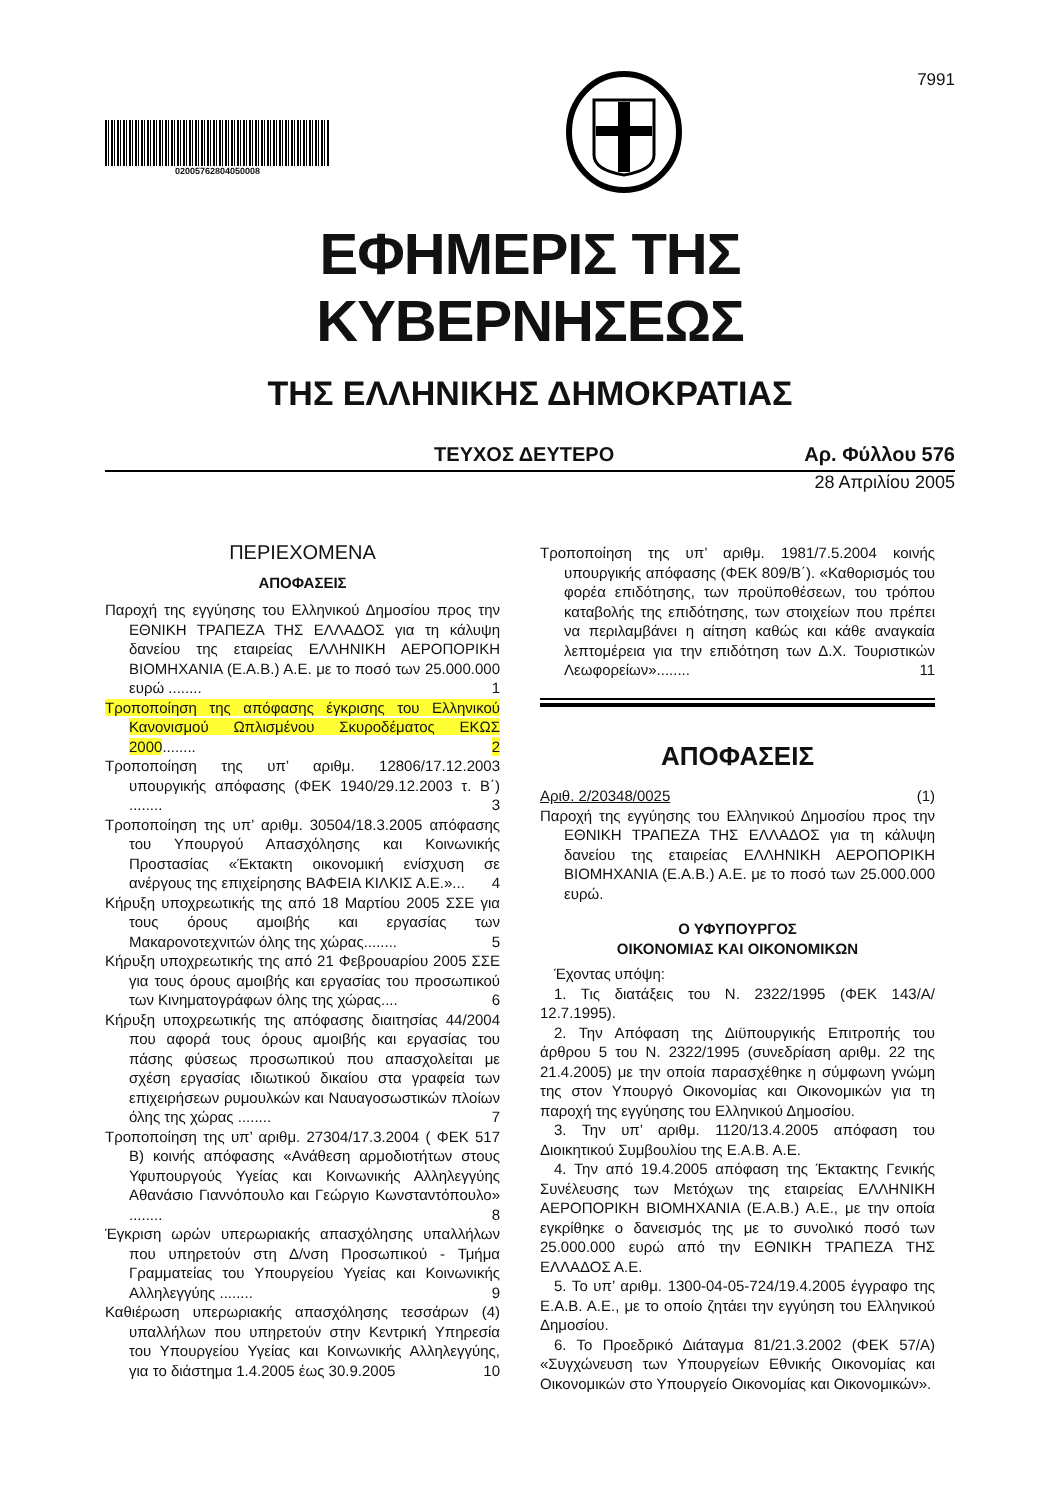02005762804050008
7991
ΕΦΗΜΕΡΙΣ ΤΗΣ ΚΥΒΕΡΝΗΣΕΩΣ
ΤΗΣ ΕΛΛΗΝΙΚΗΣ ΔΗΜΟΚΡΑΤΙΑΣ
ΤΕΥΧΟΣ ΔΕΥΤΕΡΟ Αρ. Φύλλου 576
28 Απριλίου 2005
ΠΕΡΙΕΧΟΜΕΝΑ
ΑΠΟΦΑΣΕΙΣ
Παροχή της εγγύησης του Ελληνικού Δημοσίου προς την ΕΘΝΙΚΗ ΤΡΑΠΕΖΑ ΤΗΣ ΕΛΛΑΔΟΣ για τη κάλυψη δανείου της εταιρείας ΕΛΛΗΝΙΚΗ ΑΕΡΟΠΟΡΙΚΗ ΒΙΟΜΗΧΑΝΙΑ (Ε.Α.Β.) Α.Ε. με το ποσό των 25.000.000 ευρώ ........ 1
Τροποποίηση της απόφασης έγκρισης του Ελληνικού Κανονισμού Ωπλισμένου Σκυροδέματος ΕΚΩΣ 2000........ 2
Τροποποίηση της υπ’ αριθμ. 12806/17.12.2003 υπουργικής απόφασης (ΦΕΚ 1940/29.12.2003 τ. Β΄) ........ 3
Τροποποίηση της υπ’ αριθμ. 30504/18.3.2005 απόφασης του Υπουργού Απασχόλησης και Κοινωνικής Προστασίας «Έκτακτη οικονομική ενίσχυση σε ανέργους της επιχείρησης ΒΑΦΕΙΑ ΚΙΛΚΙΣ Α.Ε.»... 4
Κήρυξη υποχρεωτικής της από 18 Μαρτίου 2005 ΣΣΕ για τους όρους αμοιβής και εργασίας των Μακαροvοτεχνιτών όλης της χώρας........ 5
Κήρυξη υποχρεωτικής της από 21 Φεβρουαρίου 2005 ΣΣΕ για τους όρους αμοιβής και εργασίας του προσωπικού των Κινηματογράφων όλης της χώρας.... 6
Κήρυξη υποχρεωτικής της απόφασης διαιτησίας 44/2004 που αφορά τους όρους αμοιβής και εργασίας του πάσης φύσεως προσωπικού που απασχολείται με σχέση εργασίας ιδιωτικού δικαίου στα γραφεία των επιχειρήσεων ρυμουλκών και Ναυαγοσωστικών πλοίων όλης της χώρας ........ 7
Τροποποίηση της υπ’ αριθμ. 27304/17.3.2004 ( ΦΕΚ 517 Β) κοινής απόφασης «Ανάθεση αρμοδιοτήτων στους Υφυπουργούς Υγείας και Κοινωνικής Αλληλεγγύης Αθανάσιο Γιαννόπουλο και Γεώργιο Κωνσταντόπουλο» ........ 8
Έγκριση ωρών υπερωριακής απασχόλησης υπαλλήλων που υπηρετούν στη Δ/νση Προσωπικού - Τμήμα Γραμματείας του Υπουργείου Υγείας και Κοινωνικής Αλληλεγγύης ........ 9
Καθιέρωση υπερωριακής απασχόλησης τεσσάρων (4) υπαλλήλων που υπηρετούν στην Κεντρική Υπηρεσία του Υπουργείου Υγείας και Κοινωνικής Αλληλεγγύης, για το διάστημα 1.4.2005 έως 30.9.2005 10
Τροποποίηση της υπ’ αριθμ. 1981/7.5.2004 κοινής υπουργικής απόφασης (ΦΕΚ 809/Β΄). «Καθορισμός του φορέα επιδότησης, των προϋποθέσεων, του τρόπου καταβολής της επιδότησης, των στοιχείων που πρέπει να περιλαμβάνει η αίτηση καθώς και κάθε αναγκαία λεπτομέρεια για την επιδότηση των Δ.Χ. Τουριστικών Λεωφορείων»........ 11
ΑΠΟΦΑΣΕΙΣ
Αριθ. 2/20348/0025 (1)
Παροχή της εγγύησης του Ελληνικού Δημοσίου προς την ΕΘΝΙΚΗ ΤΡΑΠΕΖΑ ΤΗΣ ΕΛΛΑΔΟΣ για τη κάλυψη δανείου της εταιρείας ΕΛΛΗΝΙΚΗ ΑΕΡΟΠΟΡΙΚΗ ΒΙΟΜΗΧΑΝΙΑ (Ε.Α.Β.) Α.Ε. με το ποσό των 25.000.000 ευρώ.
Ο ΥΦΥΠΟΥΡΓΟΣ
ΟΙΚΟΝΟΜΙΑΣ ΚΑΙ ΟΙΚΟΝΟΜΙΚΩΝ
Έχοντας υπόψη:
1. Τις διατάξεις του Ν. 2322/1995 (ΦΕΚ 143/Α/ 12.7.1995).
2. Την Απόφαση της Διϋπουργικής Επιτροπής του άρθρου 5 του Ν. 2322/1995 (συνεδρίαση αριθμ. 22 της 21.4.2005) με την οποία παρασχέθηκε η σύμφωνη γνώμη της στον Υπουργό Οικονομίας και Οικονομικών για τη παροχή της εγγύησης του Ελληνικού Δημοσίου.
3. Την υπ’ αριθμ. 1120/13.4.2005 απόφαση του Διοικητικού Συμβουλίου της Ε.Α.Β. Α.Ε.
4. Την από 19.4.2005 απόφαση της Έκτακτης Γενικής Συνέλευσης των Μετόχων της εταιρείας ΕΛΛΗΝΙΚΗ ΑΕΡΟΠΟΡΙΚΗ ΒΙΟΜΗΧΑΝΙΑ (Ε.Α.Β.) Α.Ε., με την οποία εγκρίθηκε ο δανεισμός της με το συνολικό ποσό των 25.000.000 ευρώ από την ΕΘΝΙΚΗ ΤΡΑΠΕΖΑ ΤΗΣ ΕΛΛΑΔΟΣ Α.Ε.
5. Το υπ’ αριθμ. 1300-04-05-724/19.4.2005 έγγραφο της Ε.Α.Β. Α.Ε., με το οποίο ζητάει την εγγύηση του Ελληνικού Δημοσίου.
6. Το Προεδρικό Διάταγμα 81/21.3.2002 (ΦΕΚ 57/Α) «Συγχώνευση των Υπουργείων Εθνικής Οικονομίας και Οικονομικών στο Υπουργείο Οικονομίας και Οικονομικών».